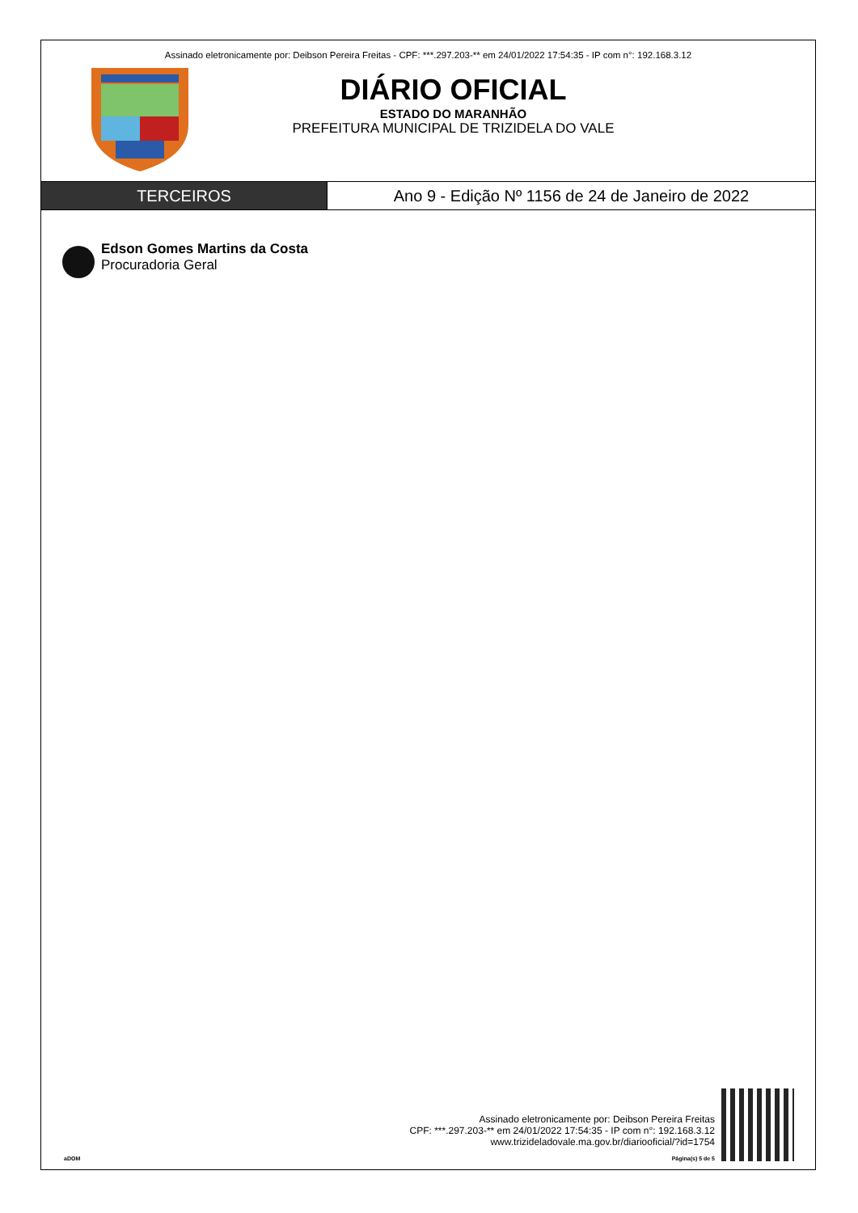Assinado eletronicamente por: Deibson Pereira Freitas - CPF: ***.297.203-** em 24/01/2022 17:54:35 - IP com n°: 192.168.3.12
DIÁRIO OFICIAL
ESTADO DO MARANHÃO
PREFEITURA MUNICIPAL DE TRIZIDELA DO VALE
TERCEIROS Ano 9 - Edição Nº 1156 de 24 de Janeiro de 2022
Edson Gomes Martins da Costa
Procuradoria Geral
aDOM
Assinado eletronicamente por: Deibson Pereira Freitas
CPF: ***.297.203-** em 24/01/2022 17:54:35 - IP com n°: 192.168.3.12
www.trizideladovale.ma.gov.br/diariooficial/?id=1754
Página(s) 5 de 5